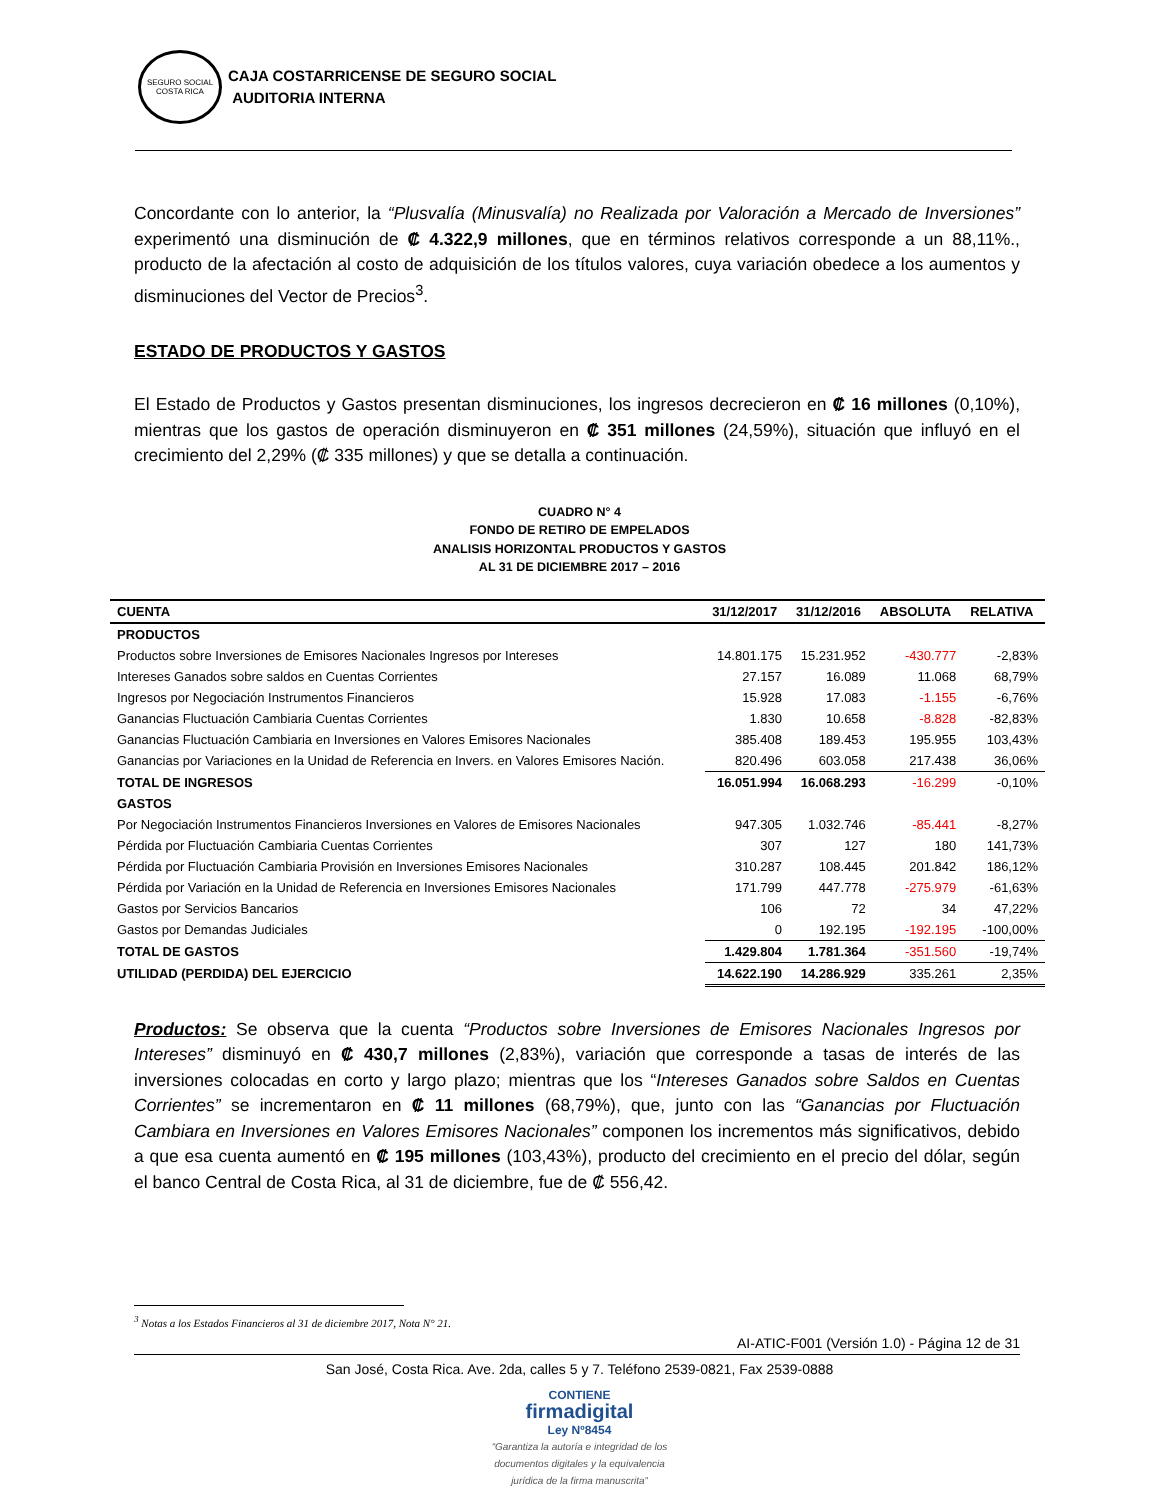SEGURO SOCIAL
COSTA RICA
CAJA COSTARRICENSE DE SEGURO SOCIAL
AUDITORIA INTERNA
Concordante con lo anterior, la “Plusvalía (Minusvalía) no Realizada por Valoración a Mercado de Inversiones” experimentó una disminución de ₡ 4.322,9 millones, que en términos relativos corresponde a un 88,11%., producto de la afectación al costo de adquisición de los títulos valores, cuya variación obedece a los aumentos y disminuciones del Vector de Precios<sup>3</sup>.
ESTADO DE PRODUCTOS Y GASTOS
El Estado de Productos y Gastos presentan disminuciones, los ingresos decrecieron en ₡ 16 millones (0,10%), mientras que los gastos de operación disminuyeron en ₡ 351 millones (24,59%), situación que influyó en el crecimiento del 2,29% (₡ 335 millones) y que se detalla a continuación.
CUADRO N° 4
FONDO DE RETIRO DE EMPELADOS
ANALISIS HORIZONTAL PRODUCTOS Y GASTOS
AL 31 DE DICIEMBRE 2017 – 2016
| CUENTA | 31/12/2017 | 31/12/2016 | ABSOLUTA | RELATIVA |
| --- | --- | --- | --- | --- |
| PRODUCTOS | | | | |
| Productos sobre Inversiones de Emisores Nacionales Ingresos por Intereses | 14.801.175 | 15.231.952 | -430.777 | -2,83% |
| Intereses Ganados sobre saldos en Cuentas Corrientes | 27.157 | 16.089 | 11.068 | 68,79% |
| Ingresos por Negociación Instrumentos Financieros | 15.928 | 17.083 | -1.155 | -6,76% |
| Ganancias Fluctuación Cambiaria Cuentas Corrientes | 1.830 | 10.658 | -8.828 | -82,83% |
| Ganancias Fluctuación Cambiaria en Inversiones en Valores Emisores Nacionales | 385.408 | 189.453 | 195.955 | 103,43% |
| Ganancias por Variaciones en la Unidad de Referencia en Invers. en Valores Emisores Nación. | 820.496 | 603.058 | 217.438 | 36,06% |
| TOTAL DE INGRESOS | 16.051.994 | 16.068.293 | -16.299 | -0,10% |
| GASTOS | | | | |
| Por Negociación Instrumentos Financieros Inversiones en Valores de Emisores Nacionales | 947.305 | 1.032.746 | -85.441 | -8,27% |
| Pérdida por Fluctuación Cambiaria Cuentas Corrientes | 307 | 127 | 180 | 141,73% |
| Pérdida por Fluctuación Cambiaria Provisión en Inversiones Emisores Nacionales | 310.287 | 108.445 | 201.842 | 186,12% |
| Pérdida por Variación en la Unidad de Referencia en Inversiones Emisores Nacionales | 171.799 | 447.778 | -275.979 | -61,63% |
| Gastos por Servicios Bancarios | 106 | 72 | 34 | 47,22% |
| Gastos por Demandas Judiciales | 0 | 192.195 | -192.195 | -100,00% |
| TOTAL DE GASTOS | 1.429.804 | 1.781.364 | -351.560 | -19,74% |
| UTILIDAD (PERDIDA) DEL EJERCICIO | 14.622.190 | 14.286.929 | 335.261 | 2,35% |
Productos: Se observa que la cuenta “Productos sobre Inversiones de Emisores Nacionales Ingresos por Intereses” disminuyó en ₡ 430,7 millones (2,83%), variación que corresponde a tasas de interés de las inversiones colocadas en corto y largo plazo; mientras que los “Intereses Ganados sobre Saldos en Cuentas Corrientes” se incrementaron en ₡ 11 millones (68,79%), que, junto con las “Ganancias por Fluctuación Cambiara en Inversiones en Valores Emisores Nacionales” componen los incrementos más significativos, debido a que esa cuenta aumentó en ₡ 195 millones (103,43%), producto del crecimiento en el precio del dólar, según el banco Central de Costa Rica, al 31 de diciembre, fue de ₡ 556,42.
<sup>3</sup> Notas a los Estados Financieros al 31 de diciembre 2017, Nota N° 21.
AI-ATIC-F001 (Versión 1.0) - Página 12 de 31
San José, Costa Rica. Ave. 2da, calles 5 y 7. Teléfono 2539-0821, Fax 2539-0888
CONTIENE
firmadigital
Ley Nº8454
“Garantiza la autoría e integridad de los
documentos digitales y la equivalencia
jurídica de la firma manuscrita”